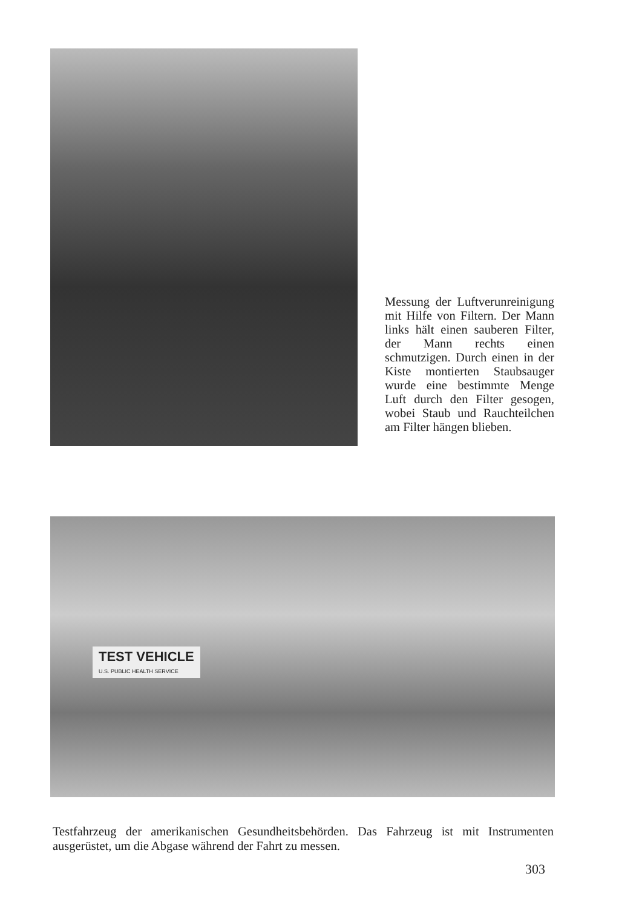Messung der Luftverunreinigung mit Hilfe von Filtern. Der Mann links hält einen sauberen Filter, der Mann rechts einen schmutzigen. Durch einen in der Kiste montierten Staubsauger wurde eine bestimmte Menge Luft durch den Filter gesogen, wobei Staub und Rauchteilchen am Filter hängen blieben.
TEST VEHICLE
U.S. PUBLIC HEALTH SERVICE
Testfahrzeug der amerikanischen Gesundheitsbehörden. Das Fahrzeug ist mit Instrumenten ausgerüstet, um die Abgase während der Fahrt zu messen.
303